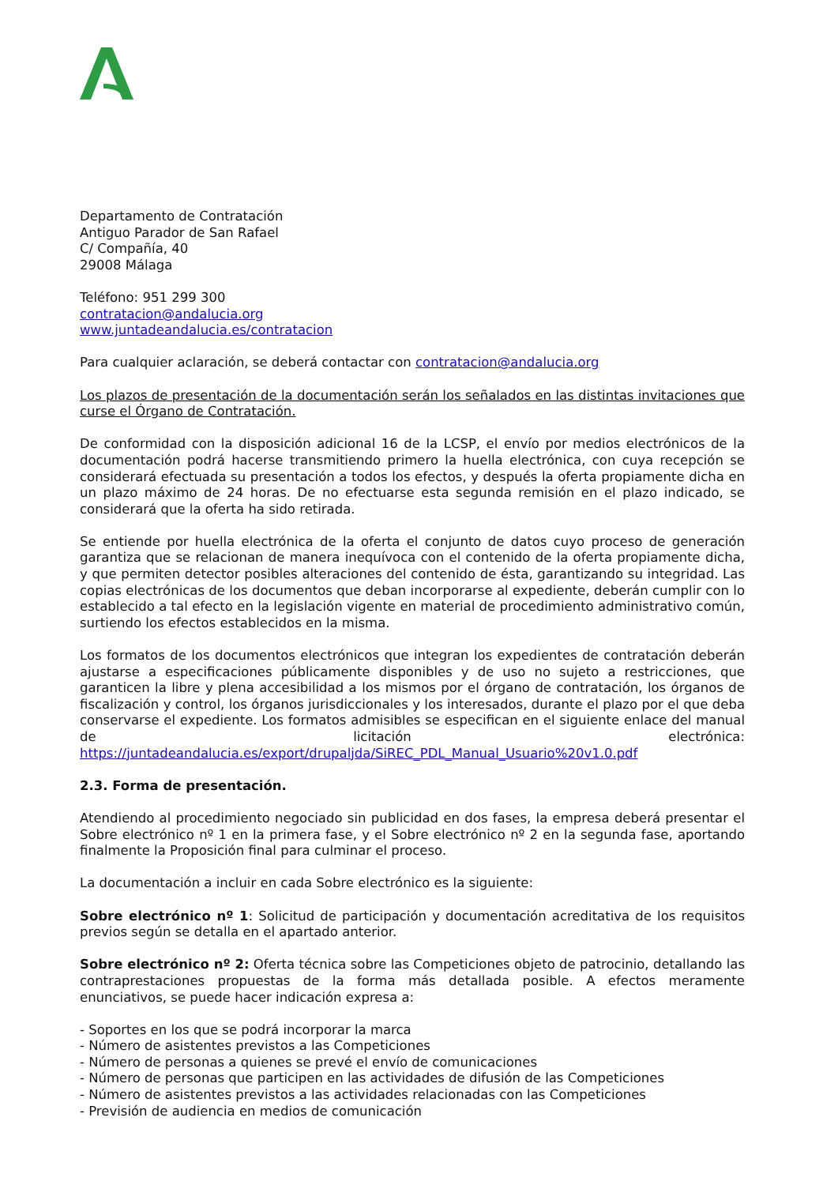Departamento de Contratación
Antiguo Parador de San Rafael
C/ Compañía, 40
29008 Málaga
Teléfono: 951 299 300
contratacion@andalucia.org
www.juntadeandalucia.es/contratacion
Para cualquier aclaración, se deberá contactar con contratacion@andalucia.org
Los plazos de presentación de la documentación serán los señalados en las distintas invitaciones que curse el Órgano de Contratación.
De conformidad con la disposición adicional 16 de la LCSP, el envío por medios electrónicos de la documentación podrá hacerse transmitiendo primero la huella electrónica, con cuya recepción se considerará efectuada su presentación a todos los efectos, y después la oferta propiamente dicha en un plazo máximo de 24 horas. De no efectuarse esta segunda remisión en el plazo indicado, se considerará que la oferta ha sido retirada.
Se entiende por huella electrónica de la oferta el conjunto de datos cuyo proceso de generación garantiza que se relacionan de manera inequívoca con el contenido de la oferta propiamente dicha, y que permiten detector posibles alteraciones del contenido de ésta, garantizando su integridad. Las copias electrónicas de los documentos que deban incorporarse al expediente, deberán cumplir con lo establecido a tal efecto en la legislación vigente en material de procedimiento administrativo común, surtiendo los efectos establecidos en la misma.
Los formatos de los documentos electrónicos que integran los expedientes de contratación deberán ajustarse a especificaciones públicamente disponibles y de uso no sujeto a restricciones, que garanticen la libre y plena accesibilidad a los mismos por el órgano de contratación, los órganos de fiscalización y control, los órganos jurisdiccionales y los interesados, durante el plazo por el que deba conservarse el expediente. Los formatos admisibles se especifican en el siguiente enlace del manual de licitación electrónica: https://juntadeandalucia.es/export/drupaljda/SiREC_PDL_Manual_Usuario%20v1.0.pdf
2.3. Forma de presentación.
Atendiendo al procedimiento negociado sin publicidad en dos fases, la empresa deberá presentar el Sobre electrónico nº 1 en la primera fase, y el Sobre electrónico nº 2 en la segunda fase, aportando finalmente la Proposición final para culminar el proceso.
La documentación a incluir en cada Sobre electrónico es la siguiente:
Sobre electrónico nº 1: Solicitud de participación y documentación acreditativa de los requisitos previos según se detalla en el apartado anterior.
Sobre electrónico nº 2: Oferta técnica sobre las Competiciones objeto de patrocinio, detallando las contraprestaciones propuestas de la forma más detallada posible. A efectos meramente enunciativos, se puede hacer indicación expresa a:
- Soportes en los que se podrá incorporar la marca
- Número de asistentes previstos a las Competiciones
- Número de personas a quienes se prevé el envío de comunicaciones
- Número de personas que participen en las actividades de difusión de las Competiciones
- Número de asistentes previstos a las actividades relacionadas con las Competiciones
- Previsión de audiencia en medios de comunicación